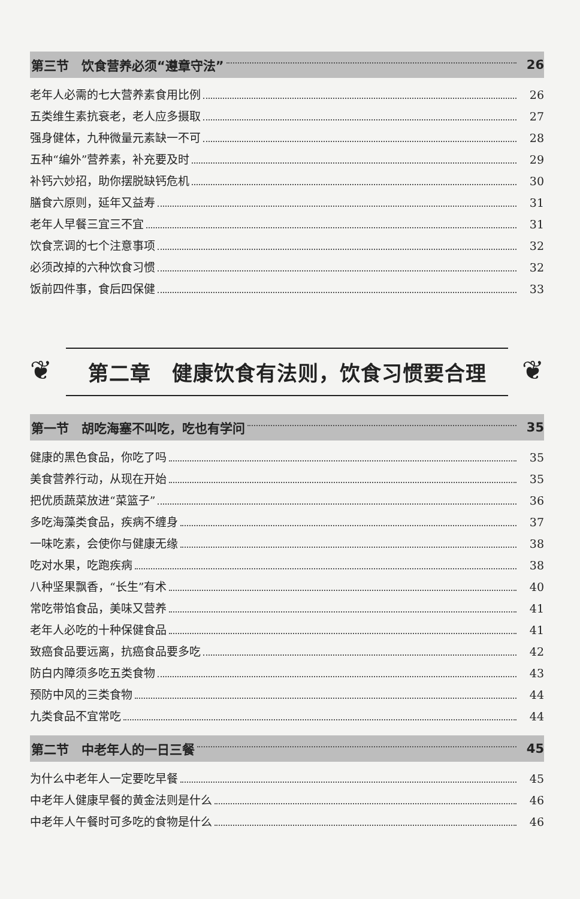第三节　饮食营养必须“遵章守法” 26
老年人必需的七大营养素食用比例 26
五类维生素抗衰老，老人应多摄取 27
强身健体，九种微量元素缺一不可 28
五种“编外”营养素，补充要及时 29
补钙六妙招，助你摆脱缺钙危机 30
膳食六原则，延年又益寿 31
老年人早餐三宜三不宜 31
饮食烹调的七个注意事项 32
必须改掉的六种饮食习惯 32
饭前四件事，食后四保健 33
❦ ❦
第二章　健康饮食有法则，饮食习惯要合理
第一节　胡吃海塞不叫吃，吃也有学问 35
健康的黑色食品，你吃了吗 35
美食营养行动，从现在开始 35
把优质蔬菜放进“菜篮子” 36
多吃海藻类食品，疾病不缠身 37
一味吃素，会使你与健康无缘 38
吃对水果，吃跑疾病 38
八种坚果飘香，“长生”有术 40
常吃带馅食品，美味又营养 41
老年人必吃的十种保健食品 41
致癌食品要远离，抗癌食品要多吃 42
防白内障须多吃五类食物 43
预防中风的三类食物 44
九类食品不宜常吃 44
第二节　中老年人的一日三餐 45
为什么中老年人一定要吃早餐 45
中老年人健康早餐的黄金法则是什么 46
中老年人午餐时可多吃的食物是什么 46